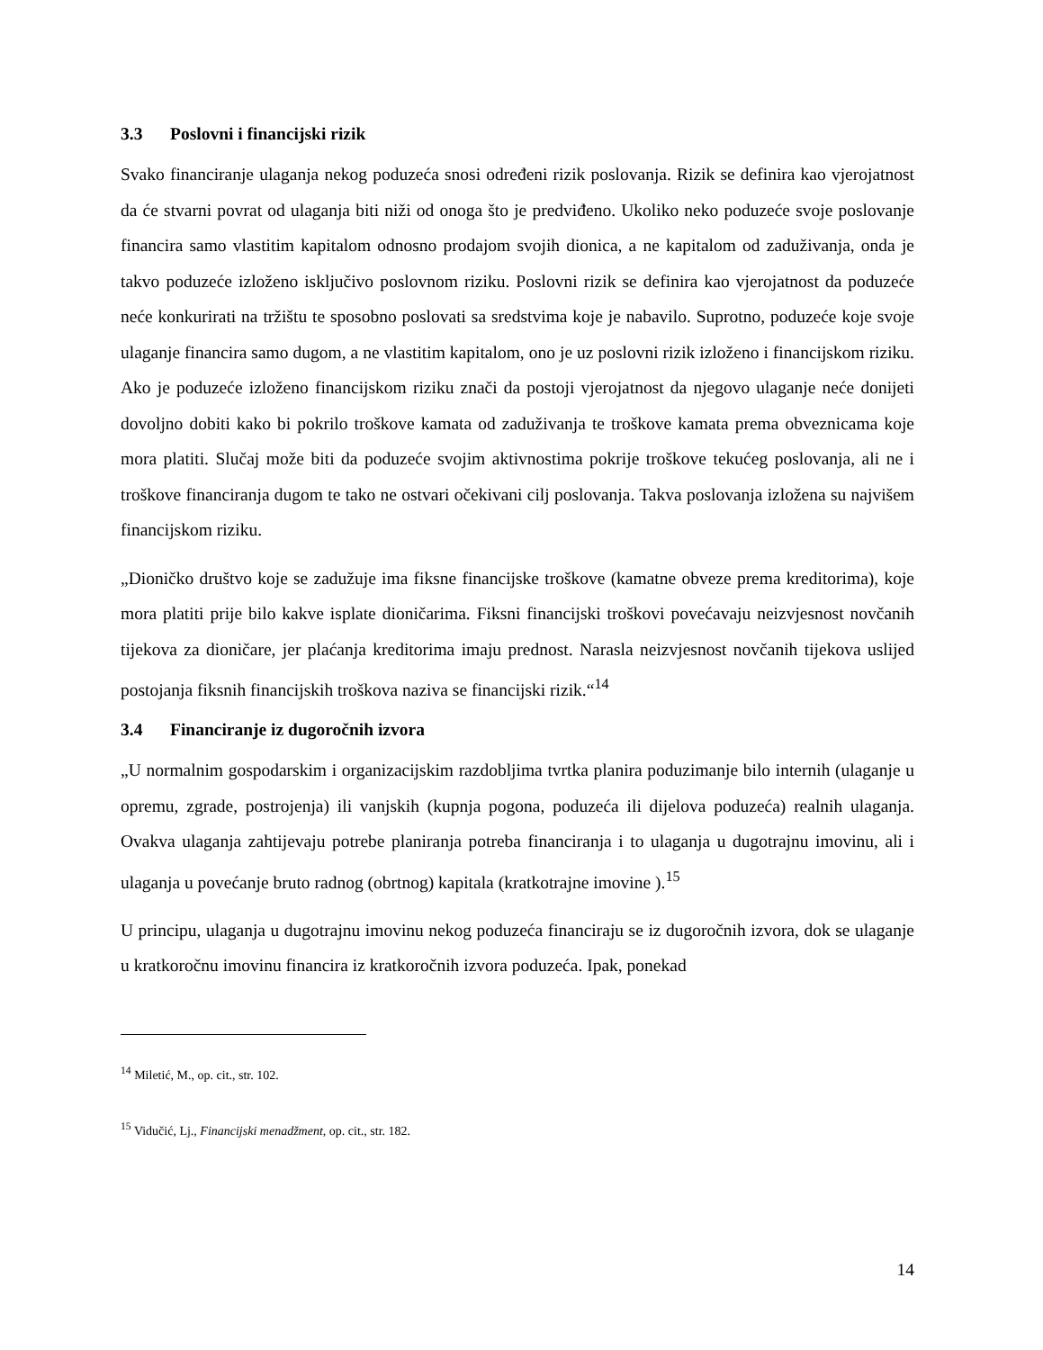3.3 Poslovni i financijski rizik
Svako financiranje ulaganja nekog poduzeća snosi određeni rizik poslovanja. Rizik se definira kao vjerojatnost da će stvarni povrat od ulaganja biti niži od onoga što je predviđeno. Ukoliko neko poduzeće svoje poslovanje financira samo vlastitim kapitalom odnosno prodajom svojih dionica, a ne kapitalom od zaduživanja, onda je takvo poduzeće izloženo isključivo poslovnom riziku. Poslovni rizik se definira kao vjerojatnost da poduzeće neće konkurirati na tržištu te sposobno poslovati sa sredstvima koje je nabavilo. Suprotno, poduzeće koje svoje ulaganje financira samo dugom, a ne vlastitim kapitalom, ono je uz poslovni rizik izloženo i financijskom riziku. Ako je poduzeće izloženo financijskom riziku znači da postoji vjerojatnost da njegovo ulaganje neće donijeti dovoljno dobiti kako bi pokrilo troškove kamata od zaduživanja te troškove kamata prema obveznicama koje mora platiti. Slučaj može biti da poduzeće svojim aktivnostima pokrije troškove tekućeg poslovanja, ali ne i troškove financiranja dugom te tako ne ostvari očekivani cilj poslovanja. Takva poslovanja izložena su najvišem financijskom riziku.
„Dioničko društvo koje se zadužuje ima fiksne financijske troškove (kamatne obveze prema kreditorima), koje mora platiti prije bilo kakve isplate dioničarima. Fiksni financijski troškovi povećavaju neizvjesnost novčanih tijekova za dioničare, jer plaćanja kreditorima imaju prednost. Narasla neizvjesnost novčanih tijekova uslijed postojanja fiksnih financijskih troškova naziva se financijski rizik.“<sup>14</sup>
3.4 Financiranje iz dugoročnih izvora
„U normalnim gospodarskim i organizacijskim razdobljima tvrtka planira poduzimanje bilo internih (ulaganje u opremu, zgrade, postrojenja) ili vanjskih (kupnja pogona, poduzeća ili dijelova poduzeća) realnih ulaganja. Ovakva ulaganja zahtijevaju potrebe planiranja potreba financiranja i to ulaganja u dugotrajnu imovinu, ali i ulaganja u povećanje bruto radnog (obrtnog) kapitala (kratkotrajne imovine ).<sup>15</sup>
U principu, ulaganja u dugotrajnu imovinu nekog poduzeća financiraju se iz dugoročnih izvora, dok se ulaganje u kratkoročnu imovinu financira iz kratkoročnih izvora poduzeća. Ipak, ponekad
<sup>14</sup> Miletić, M., op. cit., str. 102.
<sup>15</sup> Vidučić, Lj., Financijski menadžment, op. cit., str. 182.
14